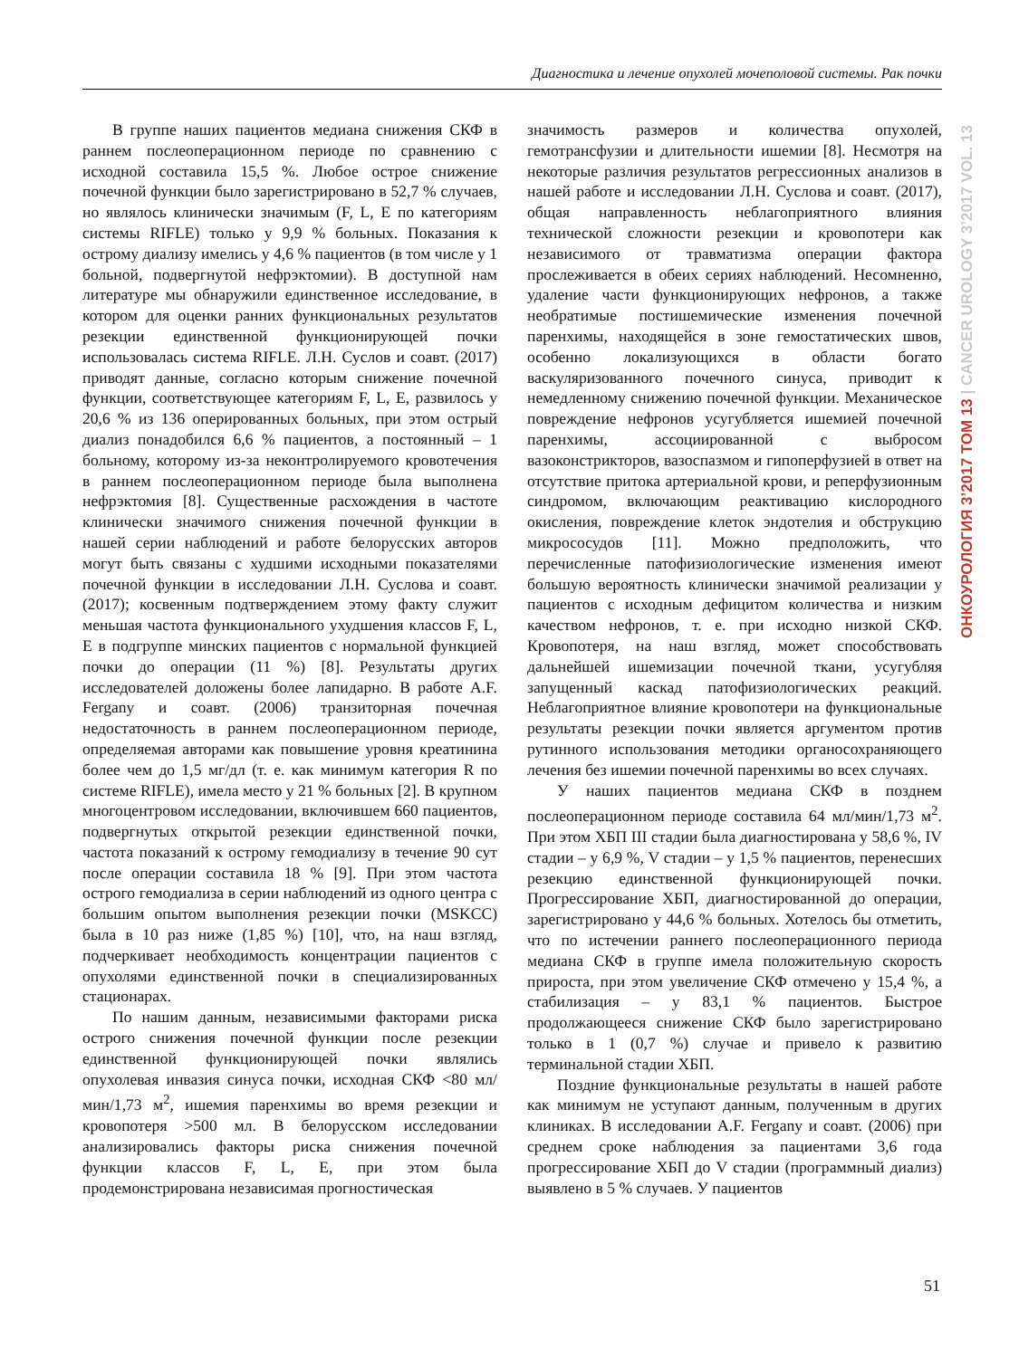Диагностика и лечение опухолей мочеполовой системы. Рак почки
В группе наших пациентов медиана снижения СКФ в раннем послеоперационном периоде по сравнению с исходной составила 15,5 %. Любое острое снижение почечной функции было зарегистрировано в 52,7 % случаев, но являлось клинически значимым (F, L, E по категориям системы RIFLE) только у 9,9 % больных. Показания к острому диализу имелись у 4,6 % пациентов (в том числе у 1 больной, подвергнутой нефрэктомии). В доступной нам литературе мы обнаружили единственное исследование, в котором для оценки ранних функциональных результатов резекции единственной функционирующей почки использовалась система RIFLE. Л.Н. Суслов и соавт. (2017) приводят данные, согласно которым снижение почечной функции, соответствующее категориям F, L, E, развилось у 20,6 % из 136 оперированных больных, при этом острый диализ понадобился 6,6 % пациентов, а постоянный – 1 больному, которому из-за неконтролируемого кровотечения в раннем послеоперационном периоде была выполнена нефрэктомия [8]. Существенные расхождения в частоте клинически значимого снижения почечной функции в нашей серии наблюдений и работе белорусских авторов могут быть связаны с худшими исходными показателями почечной функции в исследовании Л.Н. Суслова и соавт. (2017); косвенным подтверждением этому факту служит меньшая частота функционального ухудшения классов F, L, E в подгруппе минских пациентов с нормальной функцией почки до операции (11 %) [8]. Результаты других исследователей доложены более лапидарно. В работе A.F. Fergany и соавт. (2006) транзиторная почечная недостаточность в раннем послеоперационном периоде, определяемая авторами как повышение уровня креатинина более чем до 1,5 мг/дл (т. е. как минимум категория R по системе RIFLE), имела место у 21 % больных [2]. В крупном многоцентровом исследовании, включившем 660 пациентов, подвергнутых открытой резекции единственной почки, частота показаний к острому гемодиализу в течение 90 сут после операции составила 18 % [9]. При этом частота острого гемодиализа в серии наблюдений из одного центра с большим опытом выполнения резекции почки (MSKCC) была в 10 раз ниже (1,85 %) [10], что, на наш взгляд, подчеркивает необходимость концентрации пациентов с опухолями единственной почки в специализированных стационарах.
По нашим данным, независимыми факторами риска острого снижения почечной функции после резекции единственной функционирующей почки являлись опухолевая инвазия синуса почки, исходная СКФ <80 мл/мин/1,73 м<sup>2</sup>, ишемия паренхимы во время резекции и кровопотеря >500 мл. В белорусском исследовании анализировались факторы риска снижения почечной функции классов F, L, E, при этом была продемонстрирована независимая прогностическая
значимость размеров и количества опухолей, гемотрансфузии и длительности ишемии [8]. Несмотря на некоторые различия результатов регрессионных анализов в нашей работе и исследовании Л.Н. Суслова и соавт. (2017), общая направленность неблагоприятного влияния технической сложности резекции и кровопотери как независимого от травматизма операции фактора прослеживается в обеих сериях наблюдений. Несомненно, удаление части функционирующих нефронов, а также необратимые постишемические изменения почечной паренхимы, находящейся в зоне гемостатических швов, особенно локализующихся в области богато васкуляризованного почечного синуса, приводит к немедленному снижению почечной функции. Механическое повреждение нефронов усугубляется ишемией почечной паренхимы, ассоциированной с выбросом вазоконстрикторов, вазоспазмом и гипоперфузией в ответ на отсутствие притока артериальной крови, и реперфузионным синдромом, включающим реактивацию кислородного окисления, повреждение клеток эндотелия и обструкцию микрососудов [11]. Можно предположить, что перечисленные патофизиологические изменения имеют большую вероятность клинически значимой реализации у пациентов с исходным дефицитом количества и низким качеством нефронов, т. е. при исходно низкой СКФ. Кровопотеря, на наш взгляд, может способствовать дальнейшей ишемизации почечной ткани, усугубляя запущенный каскад патофизиологических реакций. Неблагоприятное влияние кровопотери на функциональные результаты резекции почки является аргументом против рутинного использования методики органосохраняющего лечения без ишемии почечной паренхимы во всех случаях.
У наших пациентов медиана СКФ в позднем послеоперационном периоде составила 64 мл/мин/1,73 м<sup>2</sup>. При этом ХБП III стадии была диагностирована у 58,6 %, IV стадии – у 6,9 %, V стадии – у 1,5 % пациентов, перенесших резекцию единственной функционирующей почки. Прогрессирование ХБП, диагностированной до операции, зарегистрировано у 44,6 % больных. Хотелось бы отметить, что по истечении раннего послеоперационного периода медиана СКФ в группе имела положительную скорость прироста, при этом увеличение СКФ отмечено у 15,4 %, а стабилизация – у 83,1 % пациентов. Быстрое продолжающееся снижение СКФ было зарегистрировано только в 1 (0,7 %) случае и привело к развитию терминальной стадии ХБП.
Поздние функциональные результаты в нашей работе как минимум не уступают данным, полученным в других клиниках. В исследовании A.F. Fergany и соавт. (2006) при среднем сроке наблюдения за пациентами 3,6 года прогрессирование ХБП до V стадии (программный диализ) выявлено в 5 % случаев. У пациентов
ОНКОУРОЛОГИЯ 3’2017 ТОМ 13 | CANCER UROLOGY 3’2017 VOL. 13
51